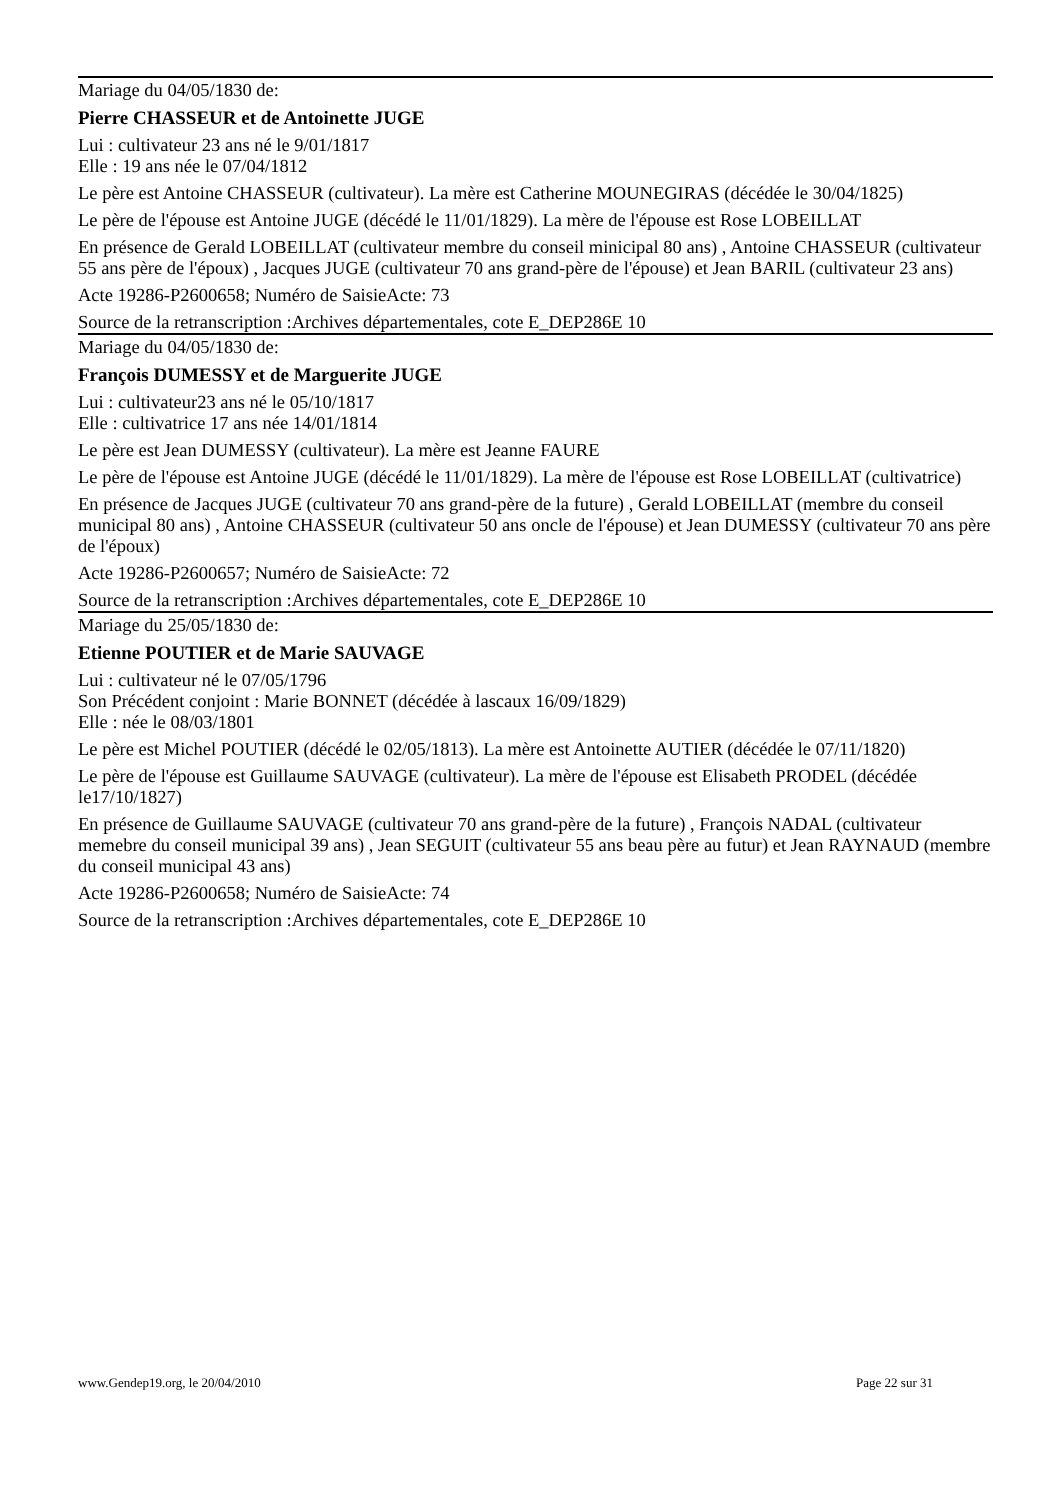Mariage du 04/05/1830 de:
Pierre CHASSEUR et de Antoinette JUGE
Lui : cultivateur 23 ans né le 9/01/1817
Elle : 19 ans née le 07/04/1812
Le père est Antoine CHASSEUR (cultivateur). La mère est Catherine MOUNEGIRAS (décédée le 30/04/1825)
Le père de l'épouse est Antoine JUGE (décédé le 11/01/1829). La mère de l'épouse est Rose LOBEILLAT
En présence de Gerald LOBEILLAT (cultivateur membre du conseil minicipal 80 ans) , Antoine CHASSEUR (cultivateur 55 ans père de l'époux) , Jacques JUGE (cultivateur 70 ans grand-père de l'épouse) et Jean BARIL (cultivateur 23 ans)
Acte 19286-P2600658; Numéro de SaisieActe: 73
Source de la retranscription :Archives départementales, cote E_DEP286E 10
Mariage du 04/05/1830 de:
François DUMESSY et de Marguerite JUGE
Lui : cultivateur23 ans né le 05/10/1817
Elle : cultivatrice 17 ans née 14/01/1814
Le père est Jean DUMESSY (cultivateur). La mère est Jeanne FAURE
Le père de l'épouse est Antoine JUGE (décédé le 11/01/1829). La mère de l'épouse est Rose LOBEILLAT (cultivatrice)
En présence de Jacques JUGE (cultivateur 70 ans grand-père de la future) , Gerald LOBEILLAT (membre du conseil municipal 80 ans) , Antoine CHASSEUR (cultivateur 50 ans oncle de l'épouse) et Jean DUMESSY (cultivateur 70 ans père de l'époux)
Acte 19286-P2600657; Numéro de SaisieActe: 72
Source de la retranscription :Archives départementales, cote E_DEP286E 10
Mariage du 25/05/1830 de:
Etienne POUTIER et de Marie SAUVAGE
Lui : cultivateur né le 07/05/1796
Son Précédent conjoint : Marie BONNET (décédée à lascaux 16/09/1829)
Elle : née le 08/03/1801
Le père est Michel POUTIER (décédé le 02/05/1813). La mère est Antoinette AUTIER (décédée le 07/11/1820)
Le père de l'épouse est Guillaume SAUVAGE (cultivateur). La mère de l'épouse est Elisabeth PRODEL (décédée le17/10/1827)
En présence de Guillaume SAUVAGE (cultivateur 70 ans grand-père de la future) , François NADAL (cultivateur memebre du conseil municipal 39 ans) , Jean SEGUIT (cultivateur 55 ans beau père au futur) et Jean RAYNAUD (membre du conseil municipal 43 ans)
Acte 19286-P2600658; Numéro de SaisieActe: 74
Source de la retranscription :Archives départementales, cote E_DEP286E 10
www.Gendep19.org, le 20/04/2010 Page 22 sur 31